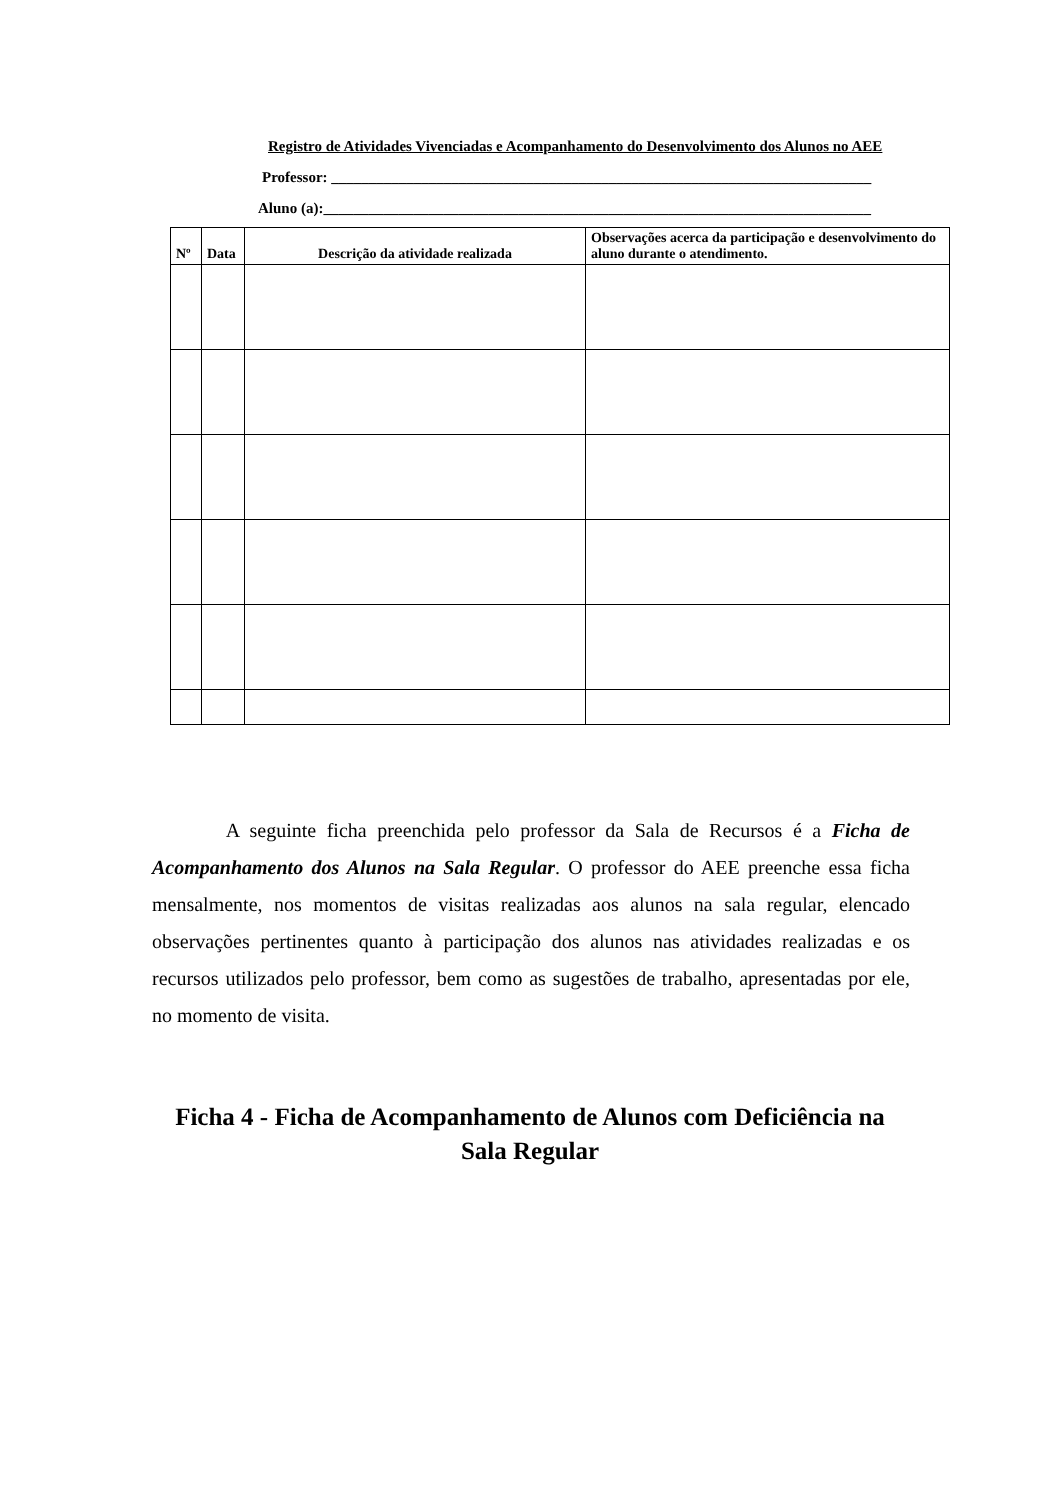Registro de Atividades Vivenciadas e Acompanhamento do Desenvolvimento dos Alunos no AEE
Professor: ________________________________________________________________________
Aluno (a):_________________________________________________________________________
| Nº | Data | Descrição da atividade realizada | Observações acerca da participação e desenvolvimento do aluno durante o atendimento. |
| --- | --- | --- | --- |
A seguinte ficha preenchida pelo professor da Sala de Recursos é a Ficha de Acompanhamento dos Alunos na Sala Regular. O professor do AEE preenche essa ficha mensalmente, nos momentos de visitas realizadas aos alunos na sala regular, elencado observações pertinentes quanto à participação dos alunos nas atividades realizadas e os recursos utilizados pelo professor, bem como as sugestões de trabalho, apresentadas por ele, no momento de visita.
Ficha 4 - Ficha de Acompanhamento de Alunos com Deficiência na Sala Regular